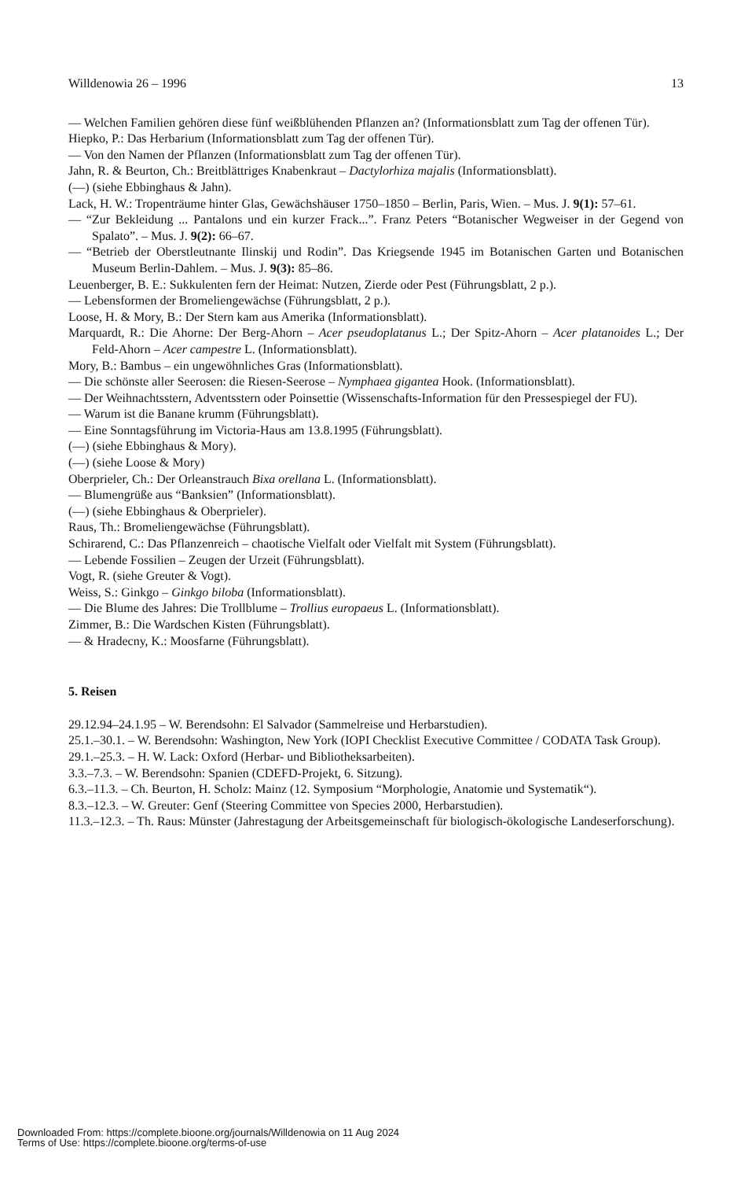Willdenowia 26 – 1996 13
— Welchen Familien gehören diese fünf weißblühenden Pflanzen an? (Informationsblatt zum Tag der offenen Tür).
Hiepko, P.: Das Herbarium (Informationsblatt zum Tag der offenen Tür).
— Von den Namen der Pflanzen (Informationsblatt zum Tag der offenen Tür).
Jahn, R. & Beurton, Ch.: Breitblättriges Knabenkraut – Dactylorhiza majalis (Informationsblatt).
(—) (siehe Ebbinghaus & Jahn).
Lack, H. W.: Tropenträume hinter Glas, Gewächshäuser 1750–1850 – Berlin, Paris, Wien. – Mus. J. 9(1): 57–61.
— “Zur Bekleidung ... Pantalons und ein kurzer Frack...”. Franz Peters “Botanischer Wegweiser in der Gegend von Spalato”. – Mus. J. 9(2): 66–67.
— “Betrieb der Oberstleutnante Ilinskij und Rodin”. Das Kriegsende 1945 im Botanischen Garten und Botanischen Museum Berlin-Dahlem. – Mus. J. 9(3): 85–86.
Leuenberger, B. E.: Sukkulenten fern der Heimat: Nutzen, Zierde oder Pest (Führungsblatt, 2 p.).
— Lebensformen der Bromeliengewächse (Führungsblatt, 2 p.).
Loose, H. & Mory, B.: Der Stern kam aus Amerika (Informationsblatt).
Marquardt, R.: Die Ahorne: Der Berg-Ahorn – Acer pseudoplatanus L.; Der Spitz-Ahorn – Acer platanoides L.; Der Feld-Ahorn – Acer campestre L. (Informationsblatt).
Mory, B.: Bambus – ein ungewöhnliches Gras (Informationsblatt).
— Die schönste aller Seerosen: die Riesen-Seerose – Nymphaea gigantea Hook. (Informationsblatt).
— Der Weihnachtsstern, Adventsstern oder Poinsettie (Wissenschafts-Information für den Pressespiegel der FU).
— Warum ist die Banane krumm (Führungsblatt).
— Eine Sonntagsführung im Victoria-Haus am 13.8.1995 (Führungsblatt).
(—) (siehe Ebbinghaus & Mory).
(—) (siehe Loose & Mory)
Oberprieler, Ch.: Der Orleanstrauch Bixa orellana L. (Informationsblatt).
— Blumengrüße aus “Banksien” (Informationsblatt).
(—) (siehe Ebbinghaus & Oberprieler).
Raus, Th.: Bromeliengewächse (Führungsblatt).
Schirarend, C.: Das Pflanzenreich – chaotische Vielfalt oder Vielfalt mit System (Führungsblatt).
— Lebende Fossilien – Zeugen der Urzeit (Führungsblatt).
Vogt, R. (siehe Greuter & Vogt).
Weiss, S.: Ginkgo – Ginkgo biloba (Informationsblatt).
— Die Blume des Jahres: Die Trollblume – Trollius europaeus L. (Informationsblatt).
Zimmer, B.: Die Wardschen Kisten (Führungsblatt).
— & Hradecny, K.: Moosfarne (Führungsblatt).
5. Reisen
29.12.94–24.1.95 – W. Berendsohn: El Salvador (Sammelreise und Herbarstudien).
25.1.–30.1. – W. Berendsohn: Washington, New York (IOPI Checklist Executive Committee / CODATA Task Group).
29.1.–25.3. – H. W. Lack: Oxford (Herbar- und Bibliotheksarbeiten).
3.3.–7.3. – W. Berendsohn: Spanien (CDEFD-Projekt, 6. Sitzung).
6.3.–11.3. – Ch. Beurton, H. Scholz: Mainz (12. Symposium “Morphologie, Anatomie und Systematik“).
8.3.–12.3. – W. Greuter: Genf (Steering Committee von Species 2000, Herbarstudien).
11.3.–12.3. – Th. Raus: Münster (Jahrestagung der Arbeitsgemeinschaft für biologisch-ökologische Landeserforschung).
Downloaded From: https://complete.bioone.org/journals/Willdenowia on 11 Aug 2024
Terms of Use: https://complete.bioone.org/terms-of-use